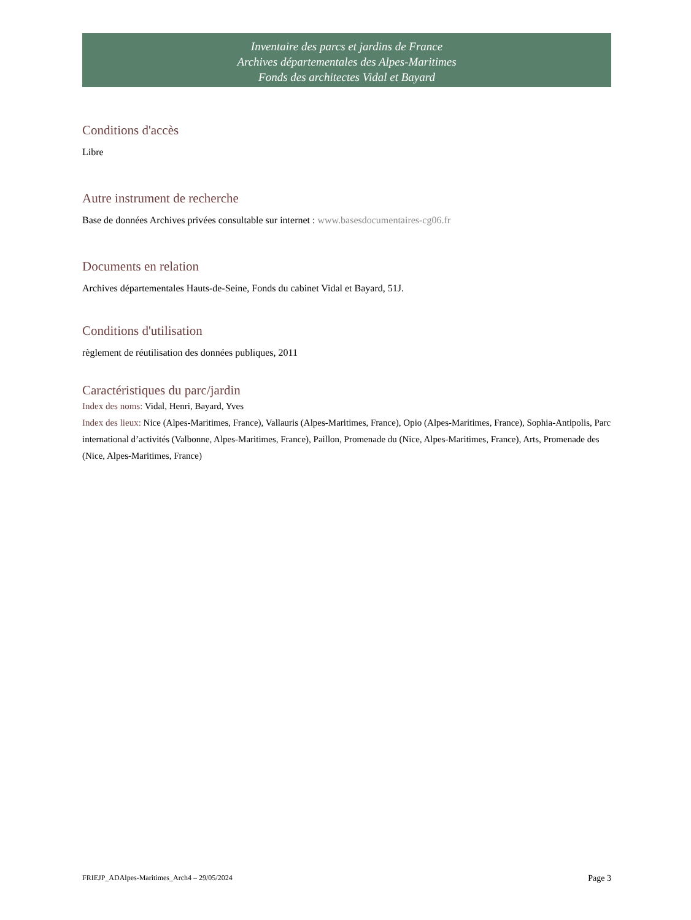Inventaire des parcs et jardins de France
Archives départementales des Alpes-Maritimes
Fonds des architectes Vidal et Bayard
Conditions d'accès
Libre
Autre instrument de recherche
Base de données Archives privées consultable sur internet : www.basesdocumentaires-cg06.fr
Documents en relation
Archives départementales Hauts-de-Seine, Fonds du cabinet Vidal et Bayard, 51J.
Conditions d'utilisation
règlement de réutilisation des données publiques, 2011
Caractéristiques du parc/jardin
Index des noms: Vidal, Henri, Bayard, Yves
Index des lieux: Nice (Alpes-Maritimes, France), Vallauris (Alpes-Maritimes, France), Opio (Alpes-Maritimes, France), Sophia-Antipolis, Parc international d’activités (Valbonne, Alpes-Maritimes, France), Paillon, Promenade du (Nice, Alpes-Maritimes, France), Arts, Promenade des (Nice, Alpes-Maritimes, France)
FRIEJP_ADAlpes-Maritimes_Arch4 – 29/05/2024 Page 3